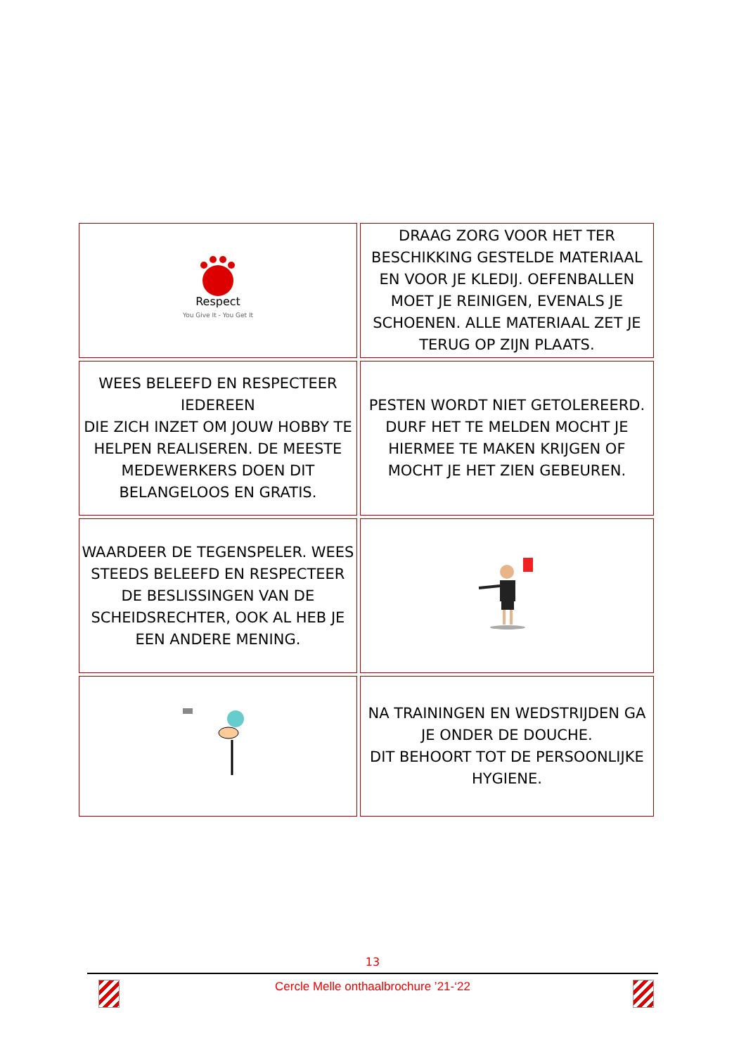| Respect You Give It - You Get It | DRAAG ZORG VOOR HET TER BESCHIKKING GESTELDE MATERIAAL EN VOOR JE KLEDIJ. OEFENBALLEN MOET JE REINIGEN, EVENALS JE SCHOENEN. ALLE MATERIAAL ZET JE TERUG OP ZIJN PLAATS. |
| WEES BELEEFD EN RESPECTEER IEDEREEN DIE ZICH INZET OM JOUW HOBBY TE HELPEN REALISEREN. DE MEESTE MEDEWERKERS DOEN DIT BELANGELOOS EN GRATIS. | PESTEN WORDT NIET GETOLEREERD. DURF HET TE MELDEN MOCHT JE HIERMEE TE MAKEN KRIJGEN OF MOCHT JE HET ZIEN GEBEUREN. |
| WAARDEER DE TEGENSPELER. WEES STEEDS BELEEFD EN RESPECTEER DE BESLISSINGEN VAN DE SCHEIDSRECHTER, OOK AL HEB JE EEN ANDERE MENING. | |
| | NA TRAININGEN EN WEDSTRIJDEN GA JE ONDER DE DOUCHE. DIT BEHOORT TOT DE PERSOONLIJKE HYGIENE. |
13
Cercle Melle onthaalbrochure ’21-‘22